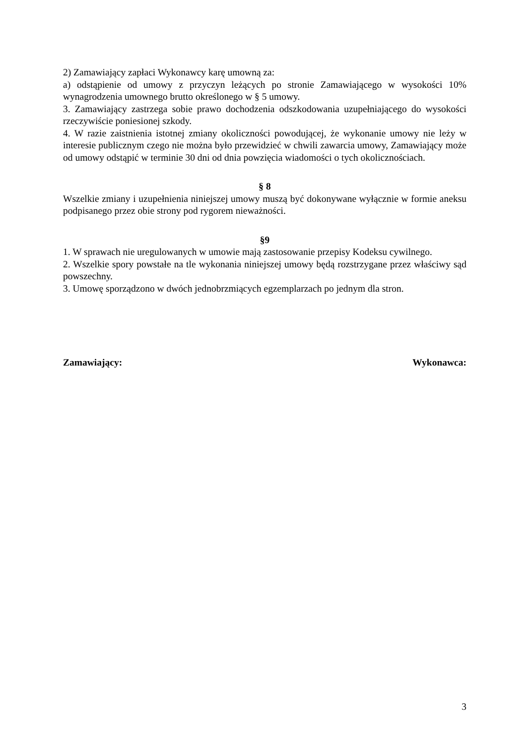2) Zamawiający zapłaci Wykonawcy karę umowną za:
a) odstąpienie od umowy z przyczyn leżących po stronie Zamawiającego w wysokości 10% wynagrodzenia umownego brutto określonego w § 5 umowy.
3. Zamawiający zastrzega sobie prawo dochodzenia odszkodowania uzupełniającego do wysokości rzeczywiście poniesionej szkody.
4. W razie zaistnienia istotnej zmiany okoliczności powodującej, że wykonanie umowy nie leży w interesie publicznym czego nie można było przewidzieć w chwili zawarcia umowy, Zamawiający może od umowy odstąpić w terminie 30 dni od dnia powzięcia wiadomości o tych okolicznościach.
§ 8
Wszelkie zmiany i uzupełnienia niniejszej umowy muszą być dokonywane wyłącznie w formie aneksu podpisanego przez obie strony pod rygorem nieważności.
§9
1. W sprawach nie uregulowanych w umowie mają zastosowanie przepisy Kodeksu cywilnego.
2. Wszelkie spory powstałe na tle wykonania niniejszej umowy będą rozstrzygane przez właściwy sąd powszechny.
3. Umowę sporządzono w dwóch jednobrzmiących egzemplarzach po jednym dla stron.
Zamawiający: Wykonawca:
3